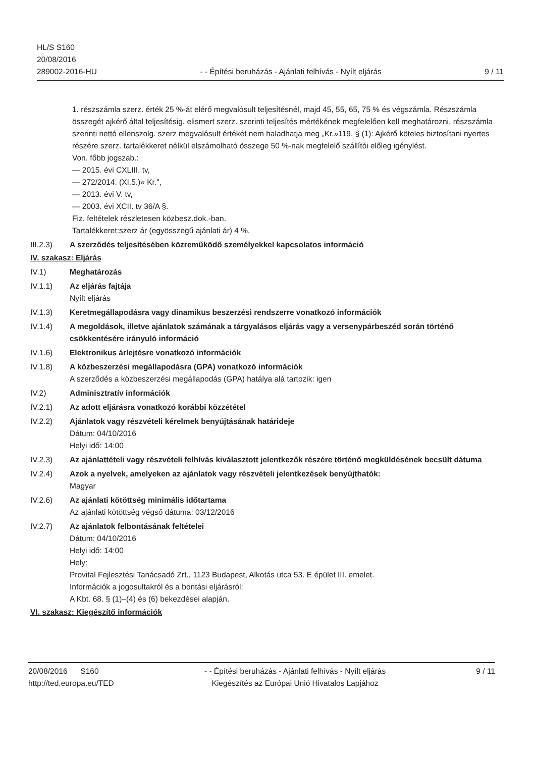HL/S S160
20/08/2016
289002-2016-HU
- - Építési beruházás - Ajánlati felhívás - Nyílt eljárás
9 / 11
1. részszámla szerz. érték 25 %-át elérő megvalósult teljesítésnél, majd 45, 55, 65, 75 % és végszámla. Részszámla összegét ajkérő által teljesítésig. elismert szerz. szerinti teljesítés mértékének megfelelően kell meghatározni, részszámla szerinti nettó ellenszolg. szerz megvalósult értékét nem haladhatja meg „Kr.»119. § (1): Ajkérő köteles biztosítani nyertes részére szerz. tartalékkeret nélkül elszámolható összege 50 %-nak megfelelő szállítói előleg igénylést.
Von. főbb jogszab.:
— 2015. évi CXLIII. tv,
— 272/2014. (XI.5.)« Kr.",
— 2013. évi V. tv,
— 2003. évi XCII. tv 36/A §.
Fiz. feltételek részletesen közbesz.dok.-ban.
Tartalékkeret:szerz ár (egyösszegű ajánlati ár) 4 %.
III.2.3) A szerződés teljesítésében közreműködő személyekkel kapcsolatos információ
IV. szakasz: Eljárás
IV.1) Meghatározás
IV.1.1) Az eljárás fajtája
Nyílt eljárás
IV.1.3) Keretmegállapodásra vagy dinamikus beszerzési rendszerre vonatkozó információk
IV.1.4) A megoldások, illetve ajánlatok számának a tárgyalásos eljárás vagy a versenypárbeszéd során történő csökkentésére irányuló információ
IV.1.6) Elektronikus árlejtésre vonatkozó információk
IV.1.8) A közbeszerzési megállapodásra (GPA) vonatkozó információk
A szerződés a közbeszerzési megállapodás (GPA) hatálya alá tartozik: igen
IV.2) Adminisztratív információk
IV.2.1) Az adott eljárásra vonatkozó korábbi közzététel
IV.2.2) Ajánlatok vagy részvételi kérelmek benyújtásának határideje
Dátum: 04/10/2016
Helyi idő: 14:00
IV.2.3) Az ajánlattételi vagy részvételi felhívás kiválasztott jelentkezők részére történő megküldésének becsült dátuma
IV.2.4) Azok a nyelvek, amelyeken az ajánlatok vagy részvételi jelentkezések benyújthatók:
Magyar
IV.2.6) Az ajánlati kötöttség minimális időtartama
Az ajánlati kötöttség végső dátuma: 03/12/2016
IV.2.7) Az ajánlatok felbontásának feltételei
Dátum: 04/10/2016
Helyi idő: 14:00
Hely:
Provital Fejlesztési Tanácsadó Zrt., 1123 Budapest, Alkotás utca 53. E épület III. emelet.
Információk a jogosultakról és a bontási eljárásról:
A Kbt. 68. § (1)–(4) és (6) bekezdései alapján.
VI. szakasz: Kiegészítő információk
20/08/2016 S160
http://ted.europa.eu/TED
- - Építési beruházás - Ajánlati felhívás - Nyílt eljárás
Kiegészítés az Európai Unió Hivatalos Lapjához
9 / 11